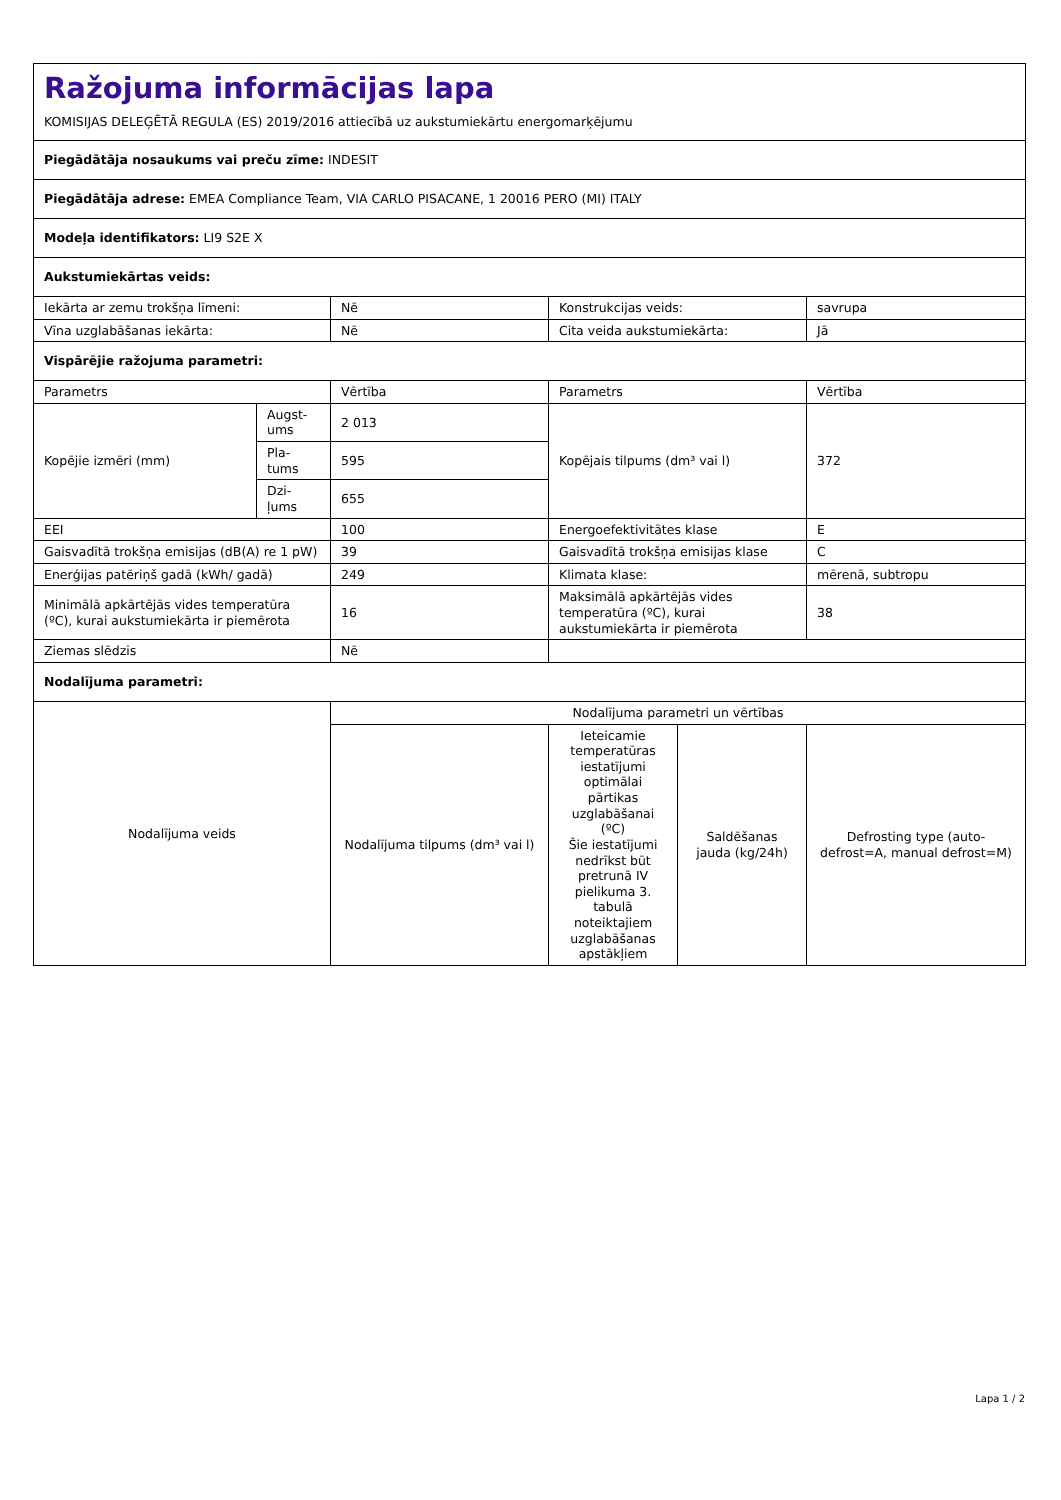| Ražojuma informācijas lapa KOMISIJAS DELEĢĒTĀ REGULA (ES) 2019/2016 attiecībā uz aukstumiekārtu energomarķējumu | | | | | |
| Piegādātāja nosaukums vai preču zīme: INDESIT | | | | | |
| Piegādātāja adrese: EMEA Compliance Team, VIA CARLO PISACANE, 1 20016 PERO (MI) ITALY | | | | | |
| Modeļa identifikators: LI9 S2E X | | | | | |
| Aukstumiekārtas veids: | | | | | |
| Iekārta ar zemu trokšņa līmeni: | | Nē | Konstrukcijas veids: | | savrupa |
| Vīna uzglabāšanas iekārta: | | Nē | Cita veida aukstumiekārta: | | Jā |
| Vispārējie ražojuma parametri: | | | | | |
| Parametrs | | Vērtība | Parametrs | | Vērtība |
| Kopējie izmēri (mm) | Augst-ums | 2 013 | Kopējais tilpums (dm³ vai l) | | 372 |
| | Pla-tums | 595 | | | |
| | Dzi-ļums | 655 | | | |
| EEI | | 100 | Energoefektivitātes klase | | E |
| Gaisvadītā trokšņa emisijas (dB(A) re 1 pW) | | 39 | Gaisvadītā trokšņa emisijas klase | | C |
| Enerģijas patēriņš gadā (kWh/ gadā) | | 249 | Klimata klase: | | mērenā, subtropu |
| Minimālā apkārtējās vides temperatūra (ºC), kurai aukstumiekārta ir piemērota | | 16 | Maksimālā apkārtējās vides temperatūra (ºC), kurai aukstumiekārta ir piemērota | | 38 |
| Ziemas slēdzis | | Nē | | | |
| Nodalījuma parametri: | | | | | |
| Nodalījuma veids | | Nodalījuma parametri un vērtības | | | |
| | | Nodalījuma tilpums (dm³ vai l) | Ieteicamie temperatūras iestatījumi optimālai pārtikas uzglabāšanai (ºC) Šie iestatījumi nedrīkst būt pretrunā IV pielikuma 3. tabulā noteiktajiem uzglabāšanas apstākļiem | Saldēšanas jauda (kg/24h) | Defrosting type (auto-defrost=A, manual defrost=M) |
Lapa 1 / 2